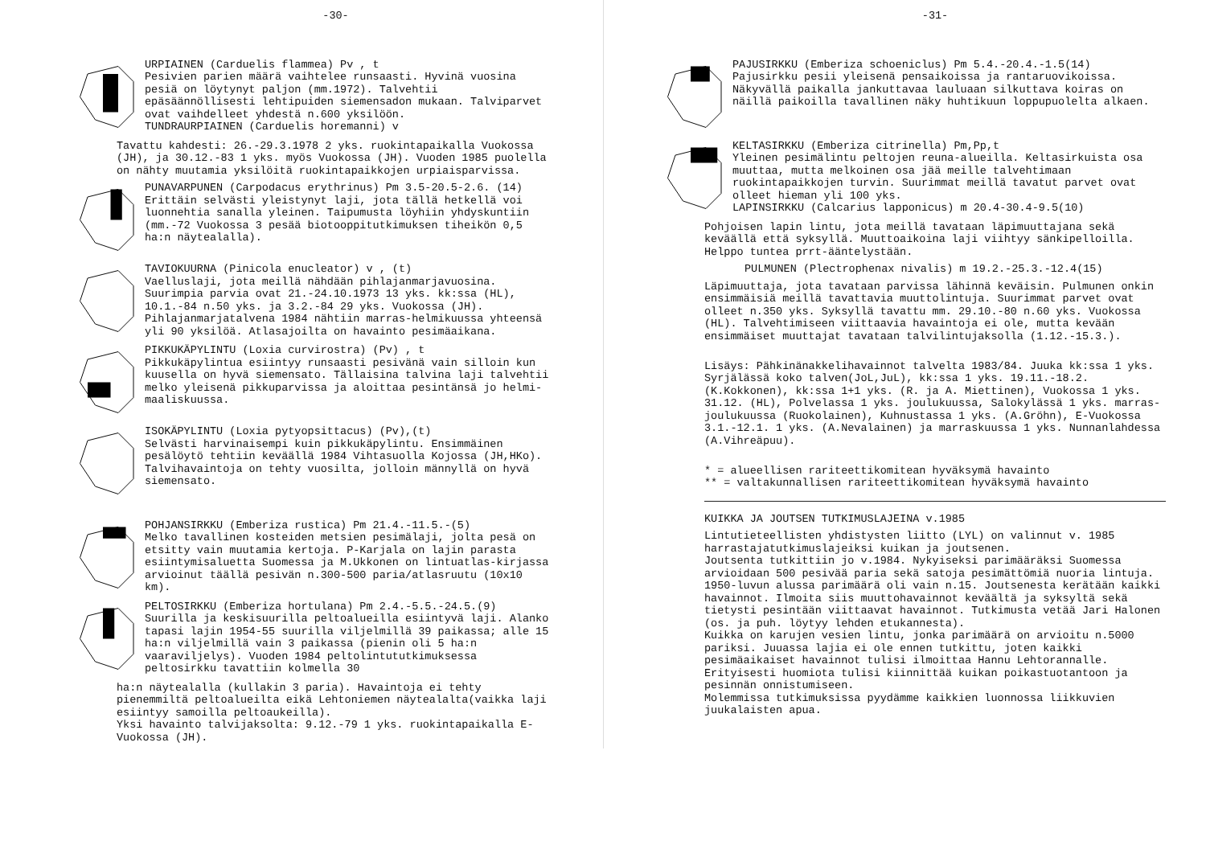-30-
URPIAINEN (Carduelis flammea) Pv , t
Pesivien parien määrä vaihtelee runsaasti. Hyvinä vuosina pesiä on löytynyt paljon (mm.1972). Talvehtii epäsäännöllisesti lehtipuiden siemensadon mukaan. Talviparvet ovat vaihdelleet yhdestä n.600 yksilöön.
TUNDRAURPIAINEN (Carduelis horemanni) v
Tavattu kahdesti: 26.-29.3.1978 2 yks. ruokintapaikalla Vuokossa (JH), ja 30.12.-83 1 yks. myös Vuokossa (JH). Vuoden 1985 puolella on nähty muutamia yksilöitä ruokintapaikkojen urpiaisparvissa.
PUNAVARPUNEN (Carpodacus erythrinus) Pm 3.5-20.5-2.6. (14)
Erittäin selvästi yleistynyt laji, jota tällä hetkellä voi luonnehtia sanalla yleinen. Taipumusta löyhiin yhdyskuntiin (mm.-72 Vuokossa 3 pesää biotooppitutkimuksen tiheikön 0,5 ha:n näytealalla).
TAVIOKUURNA (Pinicola enucleator) v , (t)
Vaelluslaji, jota meillä nähdään pihlajanmarjavuosina. Suurimpia parvia ovat 21.-24.10.1973 13 yks. kk:ssa (HL), 10.1.-84 n.50 yks. ja 3.2.-84 29 yks. Vuokossa (JH). Pihlajanmarjatalvena 1984 nähtiin marras-helmikuussa yhteensä yli 90 yksilöä. Atlasajoilta on havainto pesimäaikana.
PIKKUKÄPYLINTU (Loxia curvirostra) (Pv) , t
Pikkukäpylintua esiintyy runsaasti pesivänä vain silloin kun kuusella on hyvä siemensato. Tällaisina talvina laji talvehtii melko yleisenä pikkuparvissa ja aloittaa pesintänsä jo helmi-maaliskuussa.
ISOKÄPYLINTU (Loxia pytyopsittacus) (Pv),(t)
Selvästi harvinaisempi kuin pikkukäpylintu. Ensimmäinen pesälöytö tehtiin keväällä 1984 Vihtasuolla Kojossa (JH,HKo). Talvihavaintoja on tehty vuosilta, jolloin männyllä on hyvä siemensato.
POHJANSIRKKU (Emberiza rustica) Pm 21.4.-11.5.-(5)
Melko tavallinen kosteiden metsien pesimälaji, jolta pesä on etsitty vain muutamia kertoja. P-Karjala on lajin parasta esiintymisaluetta Suomessa ja M.Ukkonen on lintuatlas-kirjassa arvioinut täällä pesivän n.300-500 paria/atlasruutu (10x10 km).
PELTOSIRKKU (Emberiza hortulana) Pm 2.4.-5.5.-24.5.(9)
Suurilla ja keskisuurilla peltoalueilla esiintyvä laji. Alanko tapasi lajin 1954-55 suurilla viljelmillä 39 paikassa; alle 15 ha:n viljelmillä vain 3 paikassa (pienin oli 5 ha:n vaaraviljelys). Vuoden 1984 peltolintututkimuksessa peltosirkku tavattiin kolmella 30
ha:n näytealalla (kullakin 3 paria). Havaintoja ei tehty pienemmiltä peltoalueilta eikä Lehtoniemen näytealalta(vaikka laji esiintyy samoilla peltoaukeilla).
Yksi havainto talvijaksolta: 9.12.-79 1 yks. ruokintapaikalla E-Vuokossa (JH).
-31-
PAJUSIRKKU (Emberiza schoeniclus) Pm 5.4.-20.4.-1.5(14)
Pajusirkku pesii yleisenä pensaikoissa ja rantaruovikoissa. Näkyvällä paikalla jankuttavaa lauluaan silkuttava koiras on näillä paikoilla tavallinen näky huhtikuun loppupuolelta alkaen.
KELTASIRKKU (Emberiza citrinella) Pm,Pp,t
Yleinen pesimälintu peltojen reuna-alueilla. Keltasirkuista osa muuttaa, mutta melkoinen osa jää meille talvehtimaan ruokintapaikkojen turvin. Suurimmat meillä tavatut parvet ovat olleet hieman yli 100 yks.
LAPINSIRKKU (Calcarius lapponicus) m 20.4-30.4-9.5(10)
Pohjoisen lapin lintu, jota meillä tavataan läpimuuttajana sekä keväällä että syksyllä. Muuttoaikoina laji viihtyy sänkipelloilla. Helppo tuntea prrt-ääntelystään.
PULMUNEN (Plectrophenax nivalis) m 19.2.-25.3.-12.4(15)
Läpimuuttaja, jota tavataan parvissa lähinnä keväisin. Pulmunen onkin ensimmäisiä meillä tavattavia muuttolintuja. Suurimmat parvet ovat olleet n.350 yks. Syksyllä tavattu mm. 29.10.-80 n.60 yks. Vuokossa (HL). Talvehtimiseen viittaavia havaintoja ei ole, mutta kevään ensimmäiset muuttajat tavataan talvilintujaksolla (1.12.-15.3.).
Lisäys: Pähkinänakkelihavainnot talvelta 1983/84. Juuka kk:ssa 1 yks. Syrjälässä koko talven(JoL,JuL), kk:ssa 1 yks. 19.11.-18.2. (K.Kokkonen), kk:ssa 1+1 yks. (R. ja A. Miettinen), Vuokossa 1 yks. 31.12. (HL), Polvelassa 1 yks. joulukuussa, Salokylässä 1 yks. marras-joulukuussa (Ruokolainen), Kuhnustassa 1 yks. (A.Gröhn), E-Vuokossa 3.1.-12.1. 1 yks. (A.Nevalainen) ja marraskuussa 1 yks. Nunnanlahdessa (A.Vihreäpuu).
* = alueellisen rariteettikomitean hyväksymä havainto
** = valtakunnallisen rariteettikomitean hyväksymä havainto
KUIKKA JA JOUTSEN TUTKIMUSLAJEINA v.1985
Lintutieteellisten yhdistysten liitto (LYL) on valinnut v. 1985 harrastajatutkimuslajeiksi kuikan ja joutsenen.
Joutsenta tutkittiin jo v.1984. Nykyiseksi parimääräksi Suomessa arvioidaan 500 pesivää paria sekä satoja pesimättömiä nuoria lintuja. 1950-luvun alussa parimäärä oli vain n.15. Joutsenesta kerätään kaikki havainnot. Ilmoita siis muuttohavainnot keväältä ja syksyltä sekä tietysti pesintään viittaavat havainnot. Tutkimusta vetää Jari Halonen (os. ja puh. löytyy lehden etukannesta).
Kuikka on karujen vesien lintu, jonka parimäärä on arvioitu n.5000 pariksi. Juuassa lajia ei ole ennen tutkittu, joten kaikki pesimäaikaiset havainnot tulisi ilmoittaa Hannu Lehtorannalle. Erityisesti huomiota tulisi kiinnittää kuikan poikastuotantoon ja pesinnän onnistumiseen.
Molemmissa tutkimuksissa pyydämme kaikkien luonnossa liikkuvien juukalaisten apua.